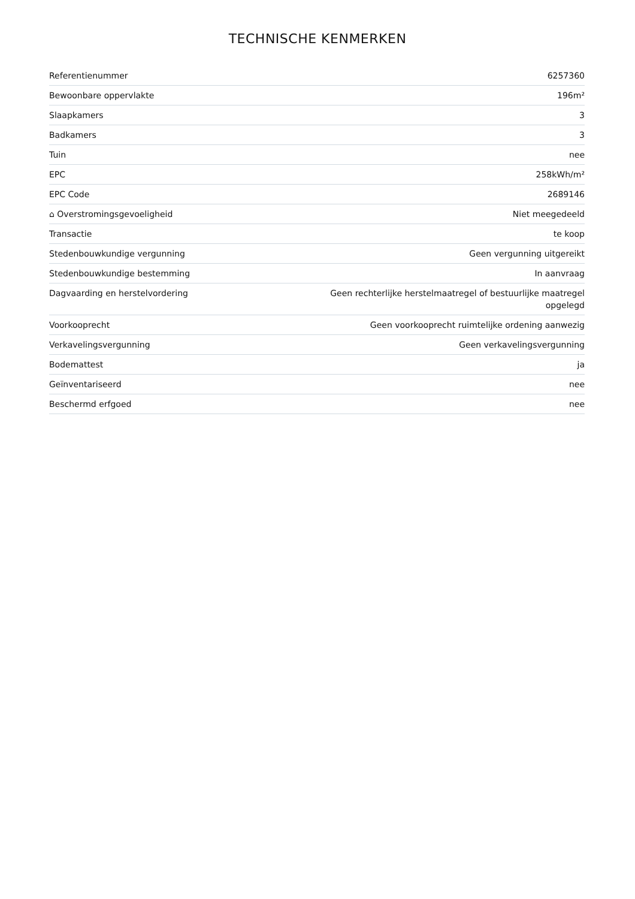TECHNISCHE KENMERKEN
| Referentienummer | 6257360 |
| Bewoonbare oppervlakte | 196m² |
| Slaapkamers | 3 |
| Badkamers | 3 |
| Tuin | nee |
| EPC | 258kWh/m² |
| EPC Code | 2689146 |
| ⌂ Overstromingsgevoeligheid | Niet meegedeeld |
| Transactie | te koop |
| Stedenbouwkundige vergunning | Geen vergunning uitgereikt |
| Stedenbouwkundige bestemming | In aanvraag |
| Dagvaarding en herstelvordering | Geen rechterlijke herstelmaatregel of bestuurlijke maatregel opgelegd |
| Voorkooprecht | Geen voorkooprecht ruimtelijke ordening aanwezig |
| Verkavelingsvergunning | Geen verkavelingsvergunning |
| Bodemattest | ja |
| Geïnventariseerd | nee |
| Beschermd erfgoed | nee |